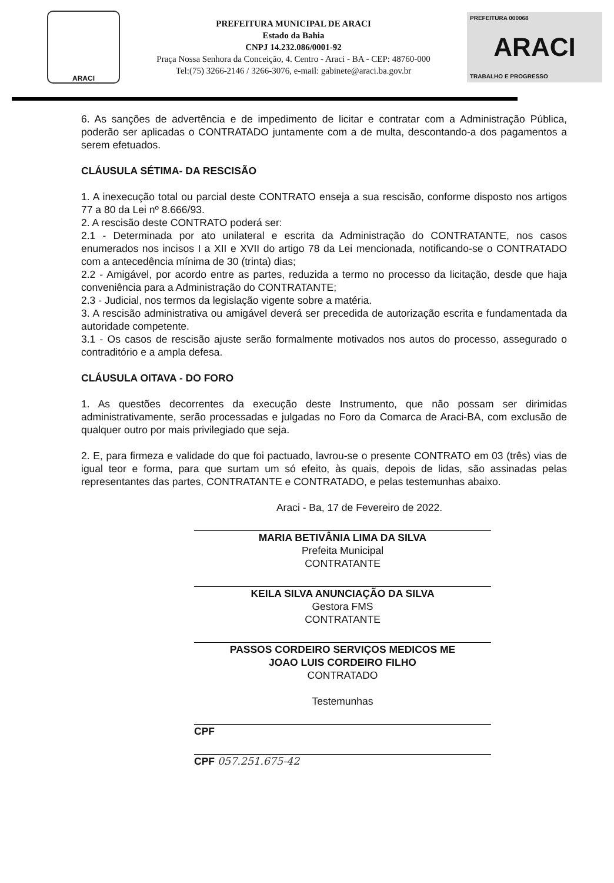ARACI
PREFEITURA MUNICIPAL DE ARACI
Estado da Bahia
CNPJ 14.232.086/0001-92
Praça Nossa Senhora da Conceição, 4. Centro - Araci - BA - CEP: 48760-000
Tel:(75) 3266-2146 / 3266-3076, e-mail: gabinete@araci.ba.gov.br
PREFEITURA 000068
ARACI
TRABALHO E PROGRESSO
6. As sanções de advertência e de impedimento de licitar e contratar com a Administração Pública, poderão ser aplicadas o CONTRATADO juntamente com a de multa, descontando-a dos pagamentos a serem efetuados.
CLÁUSULA SÉTIMA- DA RESCISÃO
1. A inexecução total ou parcial deste CONTRATO enseja a sua rescisão, conforme disposto nos artigos 77 a 80 da Lei nº 8.666/93.
2. A rescisão deste CONTRATO poderá ser:
2.1 - Determinada por ato unilateral e escrita da Administração do CONTRATANTE, nos casos enumerados nos incisos I a XII e XVII do artigo 78 da Lei mencionada, notificando-se o CONTRATADO com a antecedência mínima de 30 (trinta) dias;
2.2 - Amigável, por acordo entre as partes, reduzida a termo no processo da licitação, desde que haja conveniência para a Administração do CONTRATANTE;
2.3 - Judicial, nos termos da legislação vigente sobre a matéria.
3. A rescisão administrativa ou amigável deverá ser precedida de autorização escrita e fundamentada da autoridade competente.
3.1 - Os casos de rescisão ajuste serão formalmente motivados nos autos do processo, assegurado o contraditório e a ampla defesa.
CLÁUSULA OITAVA - DO FORO
1. As questões decorrentes da execução deste Instrumento, que não possam ser dirimidas administrativamente, serão processadas e julgadas no Foro da Comarca de Araci-BA, com exclusão de qualquer outro por mais privilegiado que seja.
2. E, para firmeza e validade do que foi pactuado, lavrou-se o presente CONTRATO em 03 (três) vias de igual teor e forma, para que surtam um só efeito, às quais, depois de lidas, são assinadas pelas representantes das partes, CONTRATANTE e CONTRATADO, e pelas testemunhas abaixo.
Araci - Ba, 17 de Fevereiro de 2022.
MARIA BETIVÂNIA LIMA DA SILVA
Prefeita Municipal
CONTRATANTE
KEILA SILVA ANUNCIAÇÃO DA SILVA
Gestora FMS
CONTRATANTE
PASSOS CORDEIRO SERVIÇOS MEDICOS ME
JOAO LUIS CORDEIRO FILHO
CONTRATADO
Testemunhas
CPF
CPF 057.251.675-42